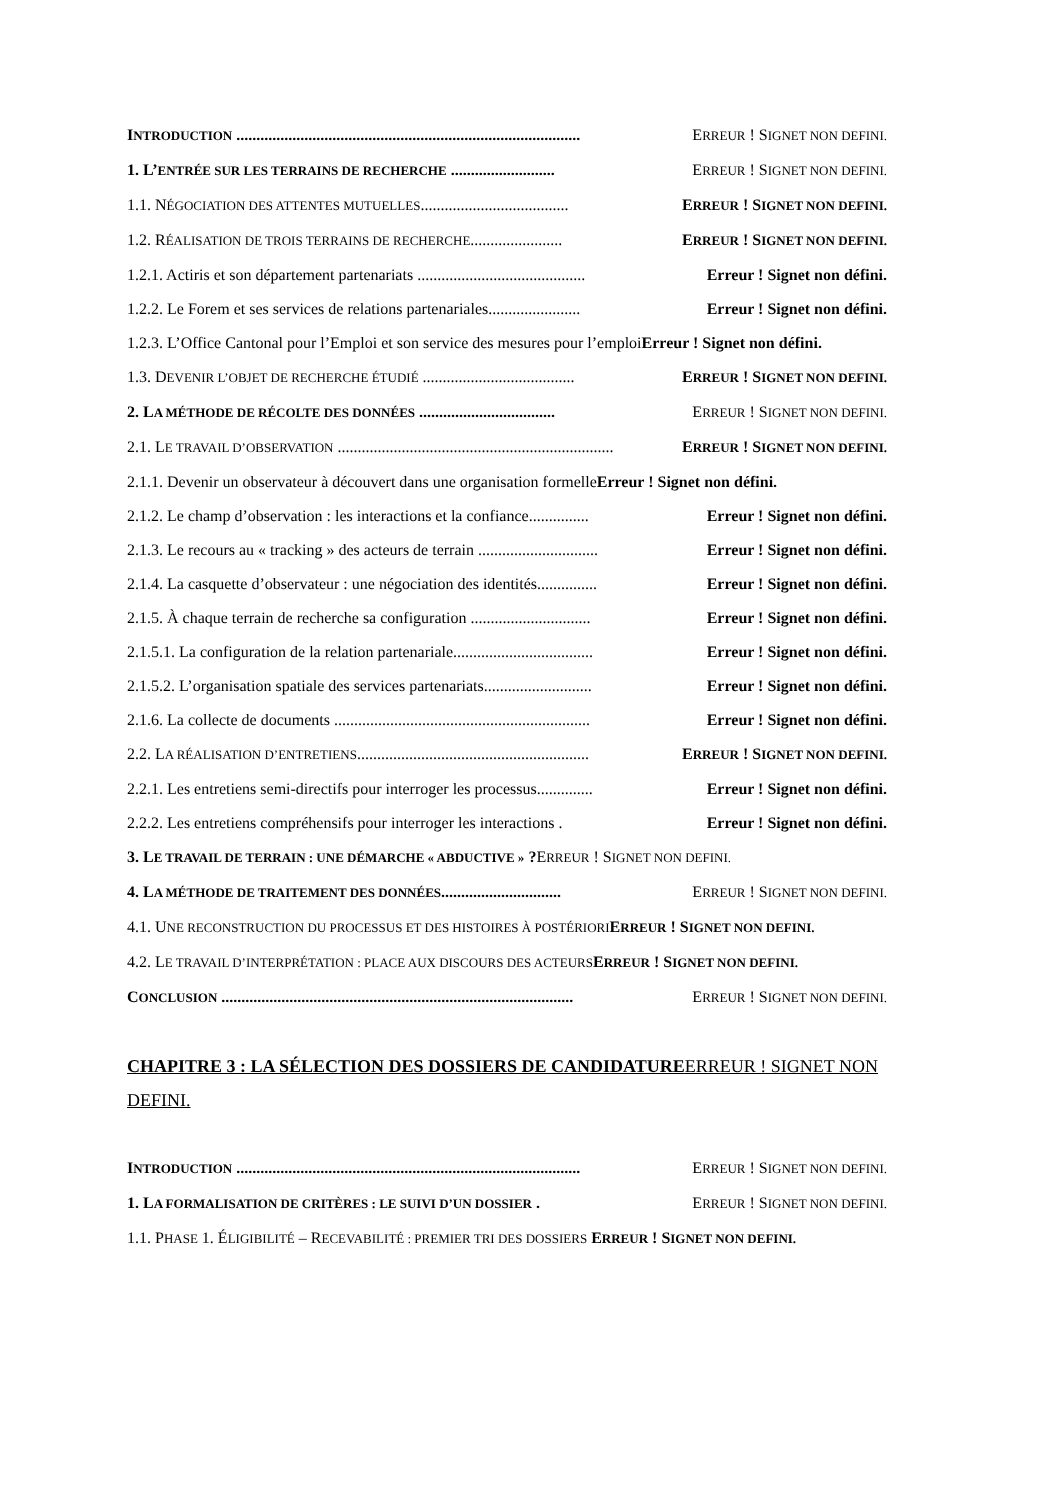INTRODUCTION ...................................................................................... ERREUR ! SIGNET NON DEFINI.
1. L’ENTRÉE SUR LES TERRAINS DE RECHERCHE .......................... ERREUR ! SIGNET NON DEFINI.
1.1. NÉGOCIATION DES ATTENTES MUTUELLES..................................... ERREUR ! SIGNET NON DEFINI.
1.2. RÉALISATION DE TROIS TERRAINS DE RECHERCHE....................... ERREUR ! SIGNET NON DEFINI.
1.2.1. Actiris et son département partenariats .......................................... Erreur ! Signet non défini.
1.2.2. Le Forem et ses services de relations partenariales....................... Erreur ! Signet non défini.
1.2.3. L’Office Cantonal pour l’Emploi et son service des mesures pour l’emploiErreur ! Signet non défini.
1.3. DEVENIR L’OBJET DE RECHERCHE ÉTUDIÉ ...................................... ERREUR ! SIGNET NON DEFINI.
2. LA MÉTHODE DE RÉCOLTE DES DONNÉES .................................. ERREUR ! SIGNET NON DEFINI.
2.1. LE TRAVAIL D’OBSERVATION ..................................................................... ERREUR ! SIGNET NON DEFINI.
2.1.1. Devenir un observateur à découvert dans une organisation formelleErreur ! Signet non défini.
2.1.2. Le champ d’observation : les interactions et la confiance............... Erreur ! Signet non défini.
2.1.3. Le recours au « tracking » des acteurs de terrain .............................. Erreur ! Signet non défini.
2.1.4. La casquette d’observateur : une négociation des identités............... Erreur ! Signet non défini.
2.1.5. À chaque terrain de recherche sa configuration .............................. Erreur ! Signet non défini.
2.1.5.1. La configuration de la relation partenariale................................... Erreur ! Signet non défini.
2.1.5.2. L’organisation spatiale des services partenariats........................... Erreur ! Signet non défini.
2.1.6. La collecte de documents ................................................................ Erreur ! Signet non défini.
2.2. LA RÉALISATION D’ENTRETIENS.......................................................... ERREUR ! SIGNET NON DEFINI.
2.2.1. Les entretiens semi-directifs pour interroger les processus.............. Erreur ! Signet non défini.
2.2.2. Les entretiens compréhensifs pour interroger les interactions . Erreur ! Signet non défini.
3. LE TRAVAIL DE TERRAIN : UNE DÉMARCHE « ABDUCTIVE » ?ERREUR ! SIGNET NON DEFINI.
4. LA MÉTHODE DE TRAITEMENT DES DONNÉES.............................. ERREUR ! SIGNET NON DEFINI.
4.1. UNE RECONSTRUCTION DU PROCESSUS ET DES HISTOIRES À POSTÉRIORI ERREUR ! SIGNET NON DEFINI.
4.2. LE TRAVAIL D’INTERPRÉTATION : PLACE AUX DISCOURS DES ACTEURS ERREUR ! SIGNET NON DEFINI.
CONCLUSION ........................................................................................ ERREUR ! SIGNET NON DEFINI.
CHAPITRE 3 : LA SÉLECTION DES DOSSIERS DE CANDIDATUREERREUR ! SIGNET NON DEFINI.
INTRODUCTION ...................................................................................... ERREUR ! SIGNET NON DEFINI.
1. LA FORMALISATION DE CRITÈRES : LE SUIVI D’UN DOSSIER . ERREUR ! SIGNET NON DEFINI.
1.1. PHASE 1. ÉLIGIBILITÉ – RECEVABILITÉ : PREMIER TRI DES DOSSIERS ERREUR ! SIGNET NON DEFINI.